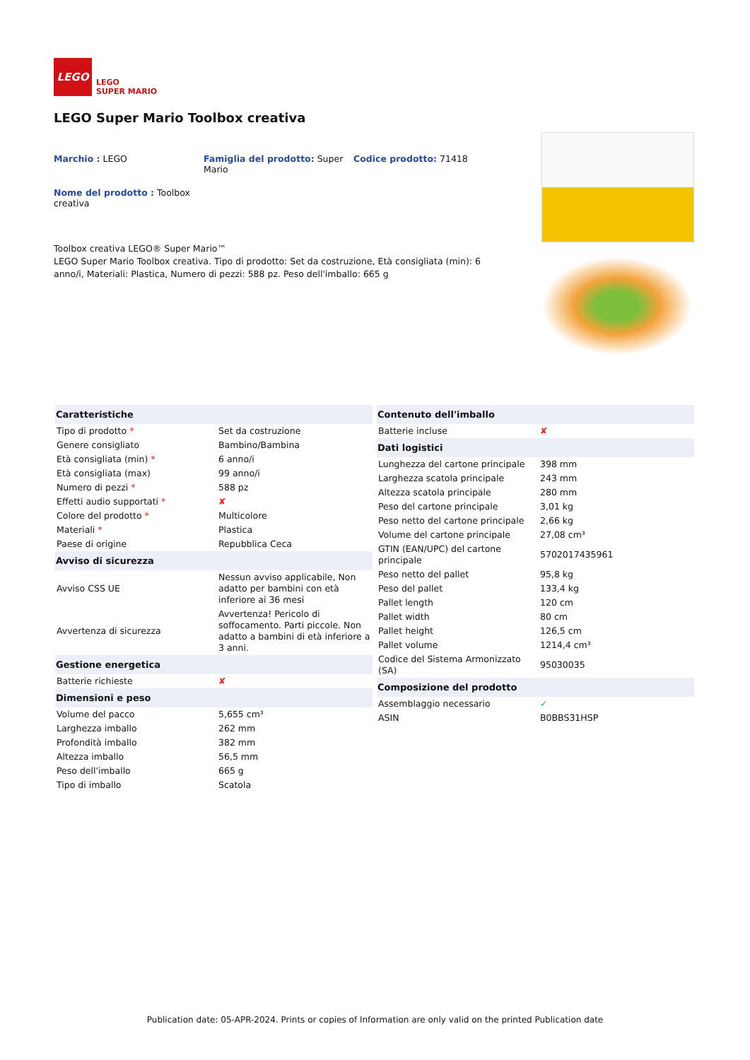LEGO
LEGO
SUPER MARIO
LEGO Super Mario Toolbox creativa
Marchio : LEGO
Famiglia del prodotto: Super Mario
Codice prodotto: 71418
Nome del prodotto : Toolbox creativa
Toolbox creativa LEGO® Super Mario™
LEGO Super Mario Toolbox creativa. Tipo di prodotto: Set da costruzione, Età consigliata (min): 6 anno/i, Materiali: Plastica, Numero di pezzi: 588 pz. Peso dell'imballo: 665 g
| Caratteristiche | |
| --- | --- |
| Tipo di prodotto * | Set da costruzione |
| Genere consigliato | Bambino/Bambina |
| Età consigliata (min) * | 6 anno/i |
| Età consigliata (max) | 99 anno/i |
| Numero di pezzi * | 588 pz |
| Effetti audio supportati * | ✘ |
| Colore del prodotto * | Multicolore |
| Materiali * | Plastica |
| Paese di origine | Repubblica Ceca |
| Avviso di sicurezza | |
| Avviso CSS UE | Nessun avviso applicabile, Non adatto per bambini con età inferiore ai 36 mesi |
| Avvertenza di sicurezza | Avvertenza! Pericolo di soffocamento. Parti piccole. Non adatto a bambini di età inferiore a 3 anni. |
| Gestione energetica | |
| Batterie richieste | ✘ |
| Dimensioni e peso | |
| Volume del pacco | 5,655 cm³ |
| Larghezza imballo | 262 mm |
| Profondità imballo | 382 mm |
| Altezza imballo | 56,5 mm |
| Peso dell'imballo | 665 g |
| Tipo di imballo | Scatola |
| Contenuto dell'imballo | |
| --- | --- |
| Batterie incluse | ✘ |
| Dati logistici | |
| Lunghezza del cartone principale | 398 mm |
| Larghezza scatola principale | 243 mm |
| Altezza scatola principale | 280 mm |
| Peso del cartone principale | 3,01 kg |
| Peso netto del cartone principale | 2,66 kg |
| Volume del cartone principale | 27,08 cm³ |
| GTIN (EAN/UPC) del cartone principale | 5702017435961 |
| Peso netto del pallet | 95,8 kg |
| Peso del pallet | 133,4 kg |
| Pallet length | 120 cm |
| Pallet width | 80 cm |
| Pallet height | 126,5 cm |
| Pallet volume | 1214,4 cm³ |
| Codice del Sistema Armonizzato (SA) | 95030035 |
| Composizione del prodotto | |
| Assemblaggio necessario | ✓ |
| ASIN | B0BBS31HSP |
Publication date: 05-APR-2024. Prints or copies of Information are only valid on the printed Publication date